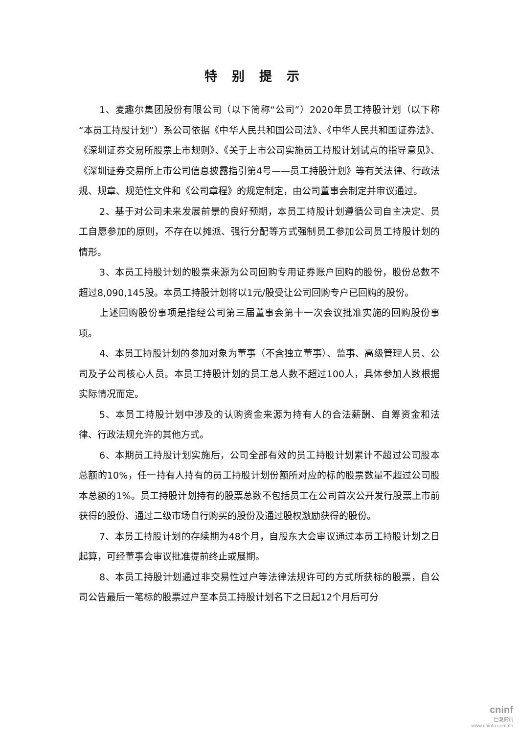特别提示
1、麦趣尔集团股份有限公司（以下简称“公司”）2020年员工持股计划（以下称“本员工持股计划”）系公司依据《中华人民共和国公司法》、《中华人民共和国证券法》、《深圳证券交易所股票上市规则》、《关于上市公司实施员工持股计划试点的指导意见》、《深圳证券交易所上市公司信息披露指引第4号——员工持股计划》等有关法律、行政法规、规章、规范性文件和《公司章程》的规定制定，由公司董事会制定并审议通过。
2、基于对公司未来发展前景的良好预期，本员工持股计划遵循公司自主决定、员工自愿参加的原则，不存在以摊派、强行分配等方式强制员工参加公司员工持股计划的情形。
3、本员工持股计划的股票来源为公司回购专用证券账户回购的股份，股份总数不超过8,090,145股。本员工持股计划将以1元/股受让公司回购专户已回购的股份。
上述回购股份事项是指经公司第三届董事会第十一次会议批准实施的回购股份事项。
4、本员工持股计划的参加对象为董事（不含独立董事）、监事、高级管理人员、公司及子公司核心人员。本员工持股计划的员工总人数不超过100人，具体参加人数根据实际情况而定。
5、本员工持股计划中涉及的认购资金来源为持有人的合法薪酬、自筹资金和法律、行政法规允许的其他方式。
6、本期员工持股计划实施后，公司全部有效的员工持股计划累计不超过公司股本总额的10%，任一持有人持有的员工持股计划份额所对应的标的股票数量不超过公司股本总额的1%。员工持股计划持有的股票总数不包括员工在公司首次公开发行股票上市前获得的股份、通过二级市场自行购买的股份及通过股权激励获得的股份。
7、本员工持股计划的存续期为48个月，自股东大会审议通过本员工持股计划之日起算，可经董事会审议批准提前终止或展期。
8、本员工持股计划通过非交易性过户等法律法规许可的方式所获标的股票，自公司公告最后一笔标的股票过户至本员工持股计划名下之日起12个月后可分
cninf
巨潮资讯
www.cninfo.com.cn